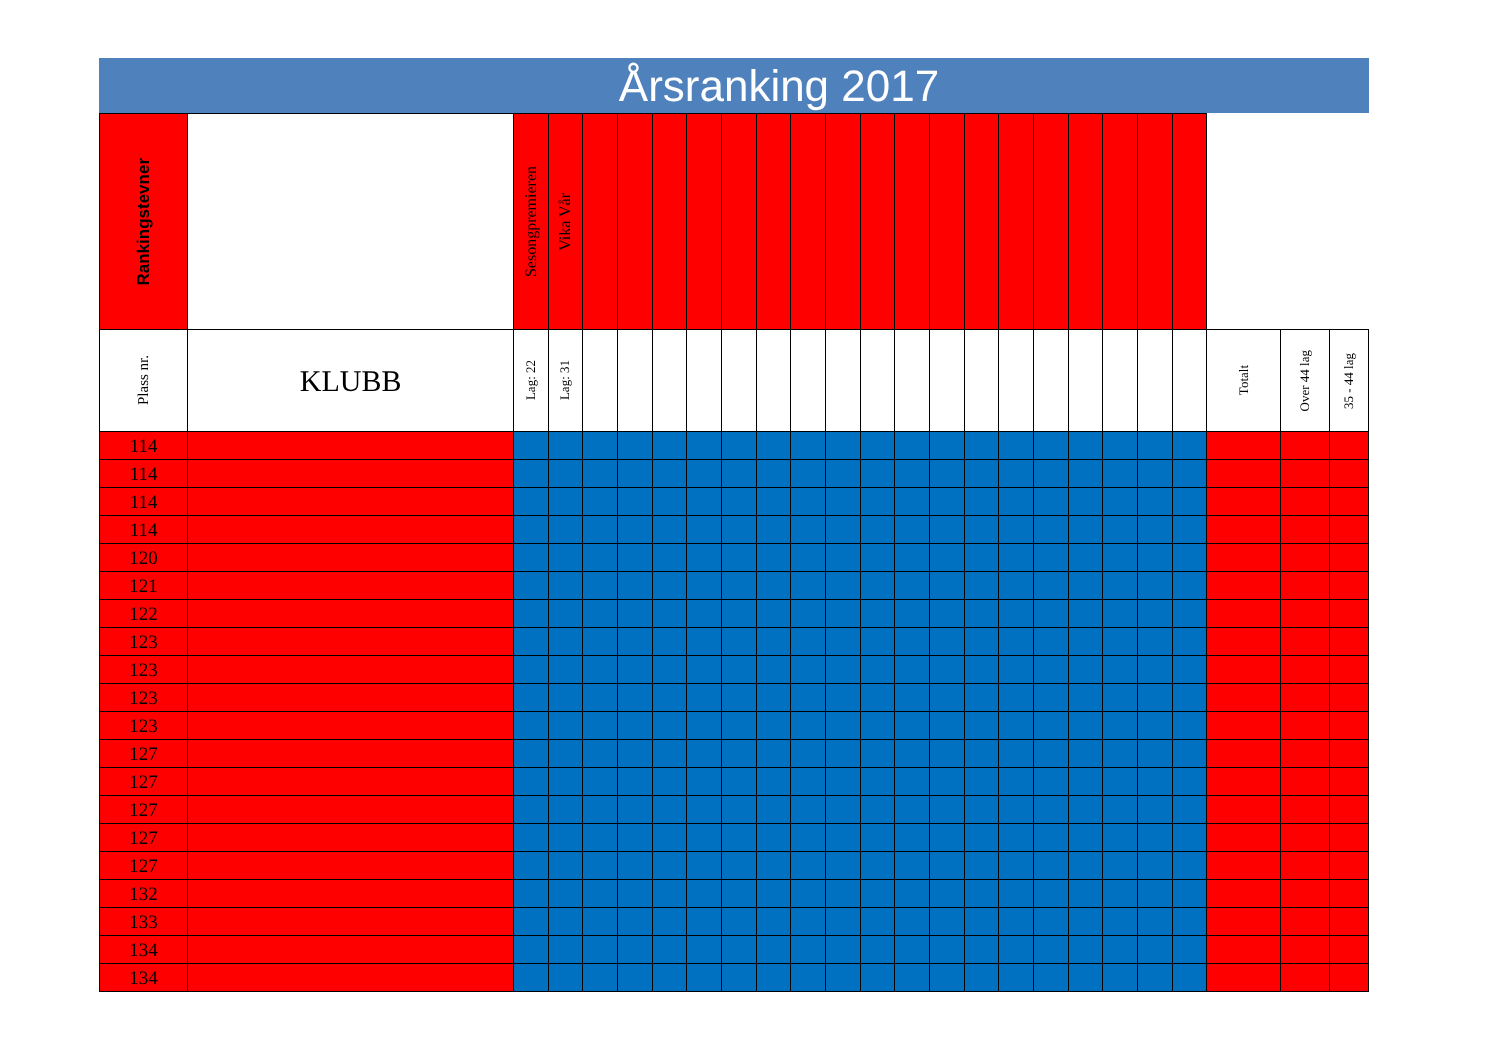Årsranking 2017
| Rankingstevner | | Sesongpremieren | Vika Vår | | | | | | | | | | | | | | | | | | | | | |
| --- | --- | --- | --- | --- | --- | --- | --- | --- | --- | --- | --- | --- | --- | --- | --- | --- | --- | --- | --- | --- | --- | --- | --- | --- |
| Plass nr. | KLUBB | Lag: 22 | Lag: 31 | | | | | | | | | | | | | | | | | | | Totalt | Over 44 lag | 35 - 44 lag |
| 114 | | | | | | | | | | | | | | | | | | | | | | | | |
| 114 | | | | | | | | | | | | | | | | | | | | | | | | |
| 114 | | | | | | | | | | | | | | | | | | | | | | | | |
| 114 | | | | | | | | | | | | | | | | | | | | | | | | |
| 120 | | | | | | | | | | | | | | | | | | | | | | | | |
| 121 | | | | | | | | | | | | | | | | | | | | | | | | |
| 122 | | | | | | | | | | | | | | | | | | | | | | | | |
| 123 | | | | | | | | | | | | | | | | | | | | | | | | |
| 123 | | | | | | | | | | | | | | | | | | | | | | | | |
| 123 | | | | | | | | | | | | | | | | | | | | | | | | |
| 123 | | | | | | | | | | | | | | | | | | | | | | | | |
| 127 | | | | | | | | | | | | | | | | | | | | | | | | |
| 127 | | | | | | | | | | | | | | | | | | | | | | | | |
| 127 | | | | | | | | | | | | | | | | | | | | | | | | |
| 127 | | | | | | | | | | | | | | | | | | | | | | | | |
| 127 | | | | | | | | | | | | | | | | | | | | | | | | |
| 132 | | | | | | | | | | | | | | | | | | | | | | | | |
| 133 | | | | | | | | | | | | | | | | | | | | | | | | |
| 134 | | | | | | | | | | | | | | | | | | | | | | | | |
| 134 | | | | | | | | | | | | | | | | | | | | | | | | |